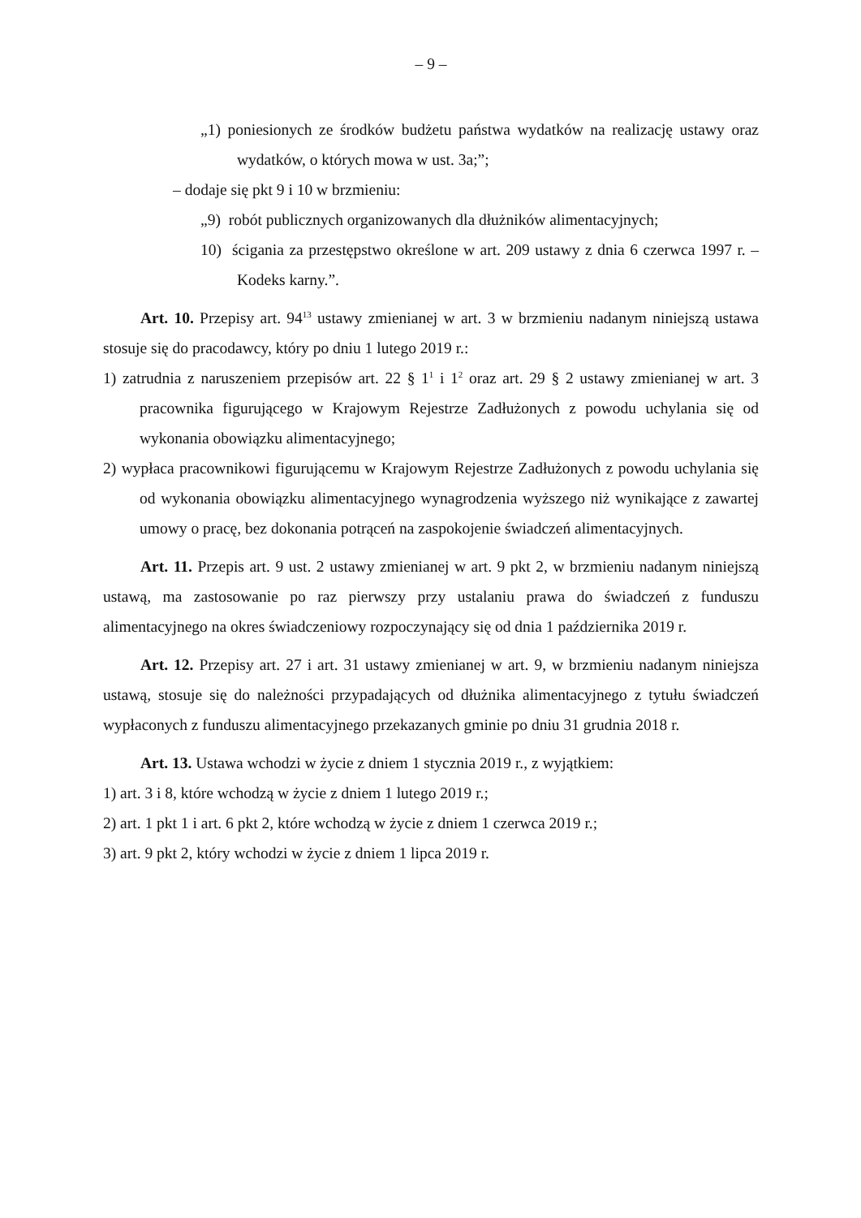– 9 –
„1) poniesionych ze środków budżetu państwa wydatków na realizację ustawy oraz wydatków, o których mowa w ust. 3a;”;
– dodaje się pkt 9 i 10 w brzmieniu:
„9) robót publicznych organizowanych dla dłużników alimentacyjnych;
10) ścigania za przestępstwo określone w art. 209 ustawy z dnia 6 czerwca 1997 r. – Kodeks karny.”.
Art. 10. Przepisy art. 94<sup>13</sup> ustawy zmienianej w art. 3 w brzmieniu nadanym niniejszą ustawa stosuje się do pracodawcy, który po dniu 1 lutego 2019 r.:
1) zatrudnia z naruszeniem przepisów art. 22 § 1<sup>1</sup> i 1<sup>2</sup> oraz art. 29 § 2 ustawy zmienianej w art. 3 pracownika figurującego w Krajowym Rejestrze Zadłużonych z powodu uchylania się od wykonania obowiązku alimentacyjnego;
2) wypłaca pracownikowi figurującemu w Krajowym Rejestrze Zadłużonych z powodu uchylania się od wykonania obowiązku alimentacyjnego wynagrodzenia wyższego niż wynikające z zawartej umowy o pracę, bez dokonania potrąceń na zaspokojenie świadczeń alimentacyjnych.
Art. 11. Przepis art. 9 ust. 2 ustawy zmienianej w art. 9 pkt 2, w brzmieniu nadanym niniejszą ustawą, ma zastosowanie po raz pierwszy przy ustalaniu prawa do świadczeń z funduszu alimentacyjnego na okres świadczeniowy rozpoczynający się od dnia 1 października 2019 r.
Art. 12. Przepisy art. 27 i art. 31 ustawy zmienianej w art. 9, w brzmieniu nadanym niniejsza ustawą, stosuje się do należności przypadających od dłużnika alimentacyjnego z tytułu świadczeń wypłaconych z funduszu alimentacyjnego przekazanych gminie po dniu 31 grudnia 2018 r.
Art. 13. Ustawa wchodzi w życie z dniem 1 stycznia 2019 r., z wyjątkiem:
1) art. 3 i 8, które wchodzą w życie z dniem 1 lutego 2019 r.;
2) art. 1 pkt 1 i art. 6 pkt 2, które wchodzą w życie z dniem 1 czerwca 2019 r.;
3) art. 9 pkt 2, który wchodzi w życie z dniem 1 lipca 2019 r.